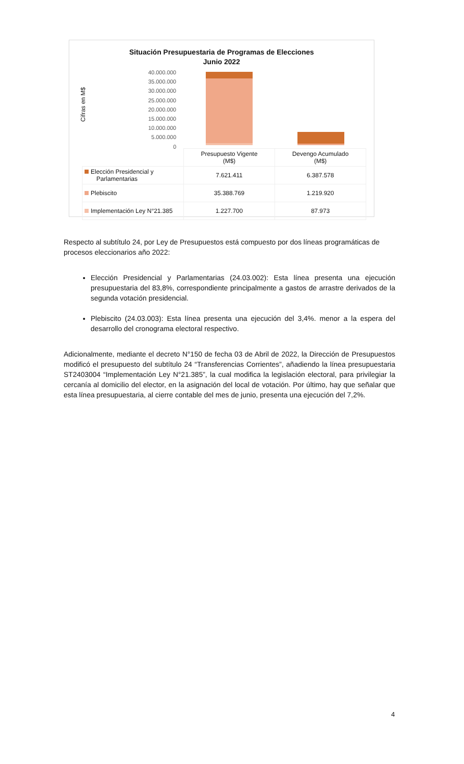Situación Presupuestaria de Programas de Elecciones
Junio 2022
Cifras en M$
40.000.000
35.000.000
30.000.000
25.000.000
20.000.000
15.000.000
10.000.000
5.000.000
0
| | Presupuesto Vigente (M$) | Devengo Acumulado (M$) |
| Elección Presidencial y Parlamentarias | 7.621.411 | 6.387.578 |
| Plebiscito | 35.388.769 | 1.219.920 |
| Implementación Ley N°21.385 | 1.227.700 | 87.973 |
Respecto al subtítulo 24, por Ley de Presupuestos está compuesto por dos líneas programáticas de procesos eleccionarios año 2022:
Elección Presidencial y Parlamentarias (24.03.002): Esta línea presenta una ejecución presupuestaria del 83,8%, correspondiente principalmente a gastos de arrastre derivados de la segunda votación presidencial.
Plebiscito (24.03.003): Esta línea presenta una ejecución del 3,4%. menor a la espera del desarrollo del cronograma electoral respectivo.
Adicionalmente, mediante el decreto N°150 de fecha 03 de Abril de 2022, la Dirección de Presupuestos modificó el presupuesto del subtítulo 24 “Transferencias Corrientes”, añadiendo la línea presupuestaria ST2403004 “Implementación Ley N°21.385”, la cual modifica la legislación electoral, para privilegiar la cercanía al domicilio del elector, en la asignación del local de votación. Por último, hay que señalar que esta línea presupuestaria, al cierre contable del mes de junio, presenta una ejecución del 7,2%.
4